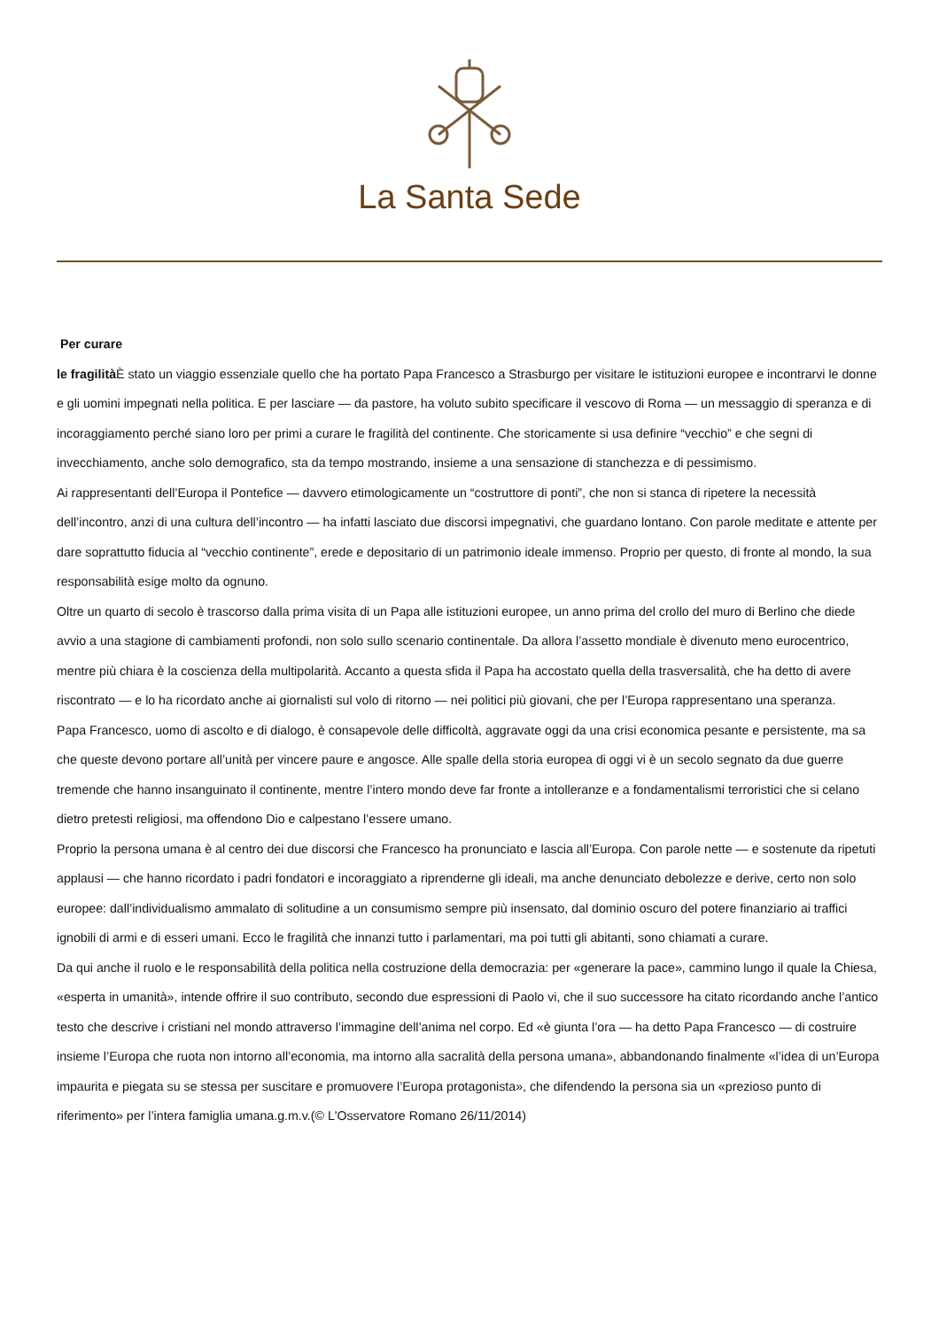La Santa Sede
Per curare
le fragilità È stato un viaggio essenziale quello che ha portato Papa Francesco a Strasburgo per visitare le istituzioni europee e incontrarvi le donne e gli uomini impegnati nella politica. E per lasciare — da pastore, ha voluto subito specificare il vescovo di Roma — un messaggio di speranza e di incoraggiamento perché siano loro per primi a curare le fragilità del continente. Che storicamente si usa definire “vecchio” e che segni di invecchiamento, anche solo demografico, sta da tempo mostrando, insieme a una sensazione di stanchezza e di pessimismo.
Ai rappresentanti dell’Europa il Pontefice — davvero etimologicamente un “costruttore di ponti”, che non si stanca di ripetere la necessità dell’incontro, anzi di una cultura dell’incontro — ha infatti lasciato due discorsi impegnativi, che guardano lontano. Con parole meditate e attente per dare soprattutto fiducia al “vecchio continente”, erede e depositario di un patrimonio ideale immenso. Proprio per questo, di fronte al mondo, la sua responsabilità esige molto da ognuno.
Oltre un quarto di secolo è trascorso dalla prima visita di un Papa alle istituzioni europee, un anno prima del crollo del muro di Berlino che diede avvio a una stagione di cambiamenti profondi, non solo sullo scenario continentale. Da allora l’assetto mondiale è divenuto meno eurocentrico, mentre più chiara è la coscienza della multipolarità. Accanto a questa sfida il Papa ha accostato quella della trasversalità, che ha detto di avere riscontrato — e lo ha ricordato anche ai giornalisti sul volo di ritorno — nei politici più giovani, che per l’Europa rappresentano una speranza.
Papa Francesco, uomo di ascolto e di dialogo, è consapevole delle difficoltà, aggravate oggi da una crisi economica pesante e persistente, ma sa che queste devono portare all’unità per vincere paure e angosce. Alle spalle della storia europea di oggi vi è un secolo segnato da due guerre tremende che hanno insanguinato il continente, mentre l’intero mondo deve far fronte a intolleranze e a fondamentalismi terroristici che si celano dietro pretesti religiosi, ma offendono Dio e calpestano l’essere umano.
Proprio la persona umana è al centro dei due discorsi che Francesco ha pronunciato e lascia all’Europa. Con parole nette — e sostenute da ripetuti applausi — che hanno ricordato i padri fondatori e incoraggiato a riprenderne gli ideali, ma anche denunciato debolezze e derive, certo non solo europee: dall’individualismo ammalato di solitudine a un consumismo sempre più insensato, dal dominio oscuro del potere finanziario ai traffici ignobili di armi e di esseri umani. Ecco le fragilità che innanzi tutto i parlamentari, ma poi tutti gli abitanti, sono chiamati a curare.
Da qui anche il ruolo e le responsabilità della politica nella costruzione della democrazia: per «generare la pace», cammino lungo il quale la Chiesa, «esperta in umanità», intende offrire il suo contributo, secondo due espressioni di Paolo vi, che il suo successore ha citato ricordando anche l’antico testo che descrive i cristiani nel mondo attraverso l’immagine dell’anima nel corpo. Ed «è giunta l’ora — ha detto Papa Francesco — di costruire insieme l’Europa che ruota non intorno all’economia, ma intorno alla sacralità della persona umana», abbandonando finalmente «l’idea di un’Europa impaurita e piegata su se stessa per suscitare e promuovere l’Europa protagonista», che difendendo la persona sia un «prezioso punto di riferimento» per l’intera famiglia umana.g.m.v.(© L'Osservatore Romano 26/11/2014)